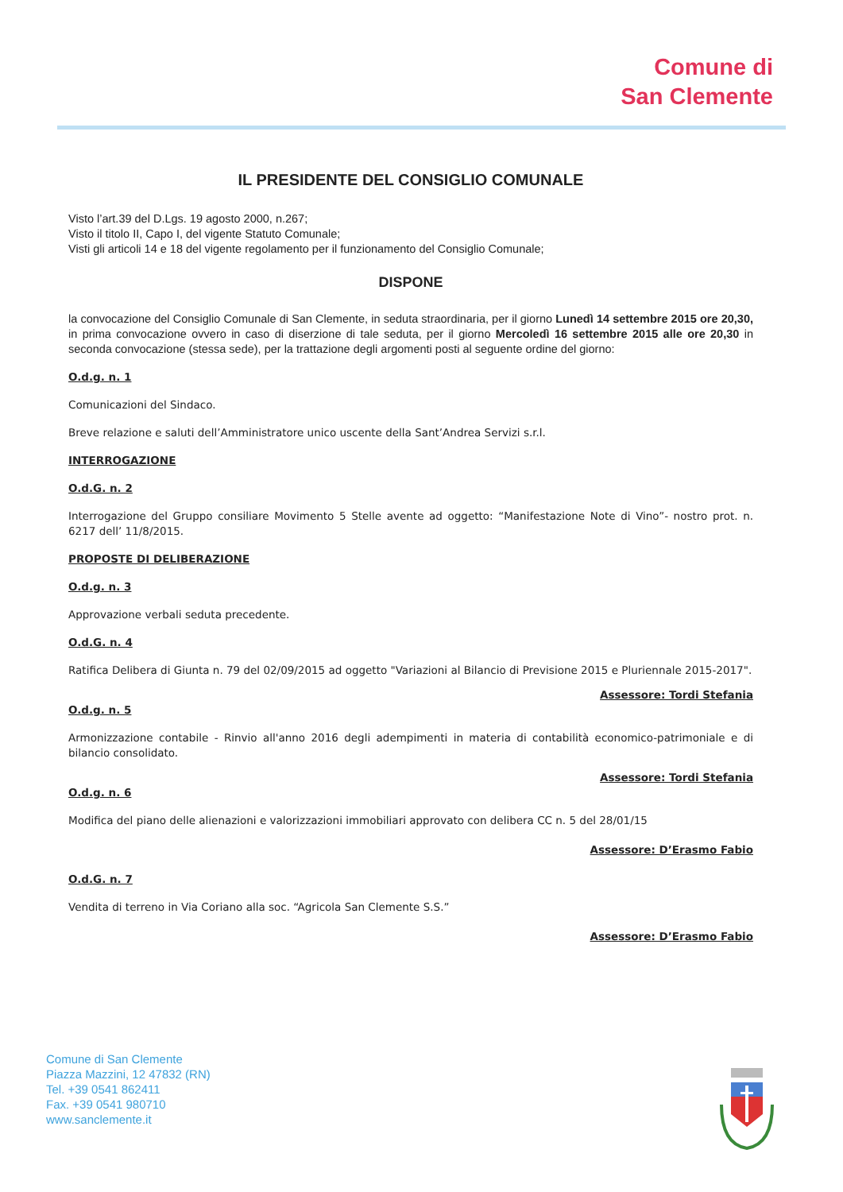Comune di
San Clemente
IL PRESIDENTE DEL CONSIGLIO COMUNALE
Visto l’art.39 del D.Lgs. 19 agosto 2000, n.267;
Visto il titolo II, Capo I, del vigente Statuto Comunale;
Visti gli articoli 14 e 18 del vigente regolamento per il funzionamento del Consiglio Comunale;
DISPONE
la convocazione del Consiglio Comunale di San Clemente, in seduta straordinaria, per il giorno Lunedì 14 settembre 2015 ore 20,30, in prima convocazione ovvero in caso di diserzione di tale seduta, per il giorno Mercoledì 16 settembre 2015 alle ore 20,30 in seconda convocazione (stessa sede), per la trattazione degli argomenti posti al seguente ordine del giorno:
O.d.g. n. 1
Comunicazioni del Sindaco.
Breve relazione e saluti dell’Amministratore unico uscente della Sant’Andrea Servizi s.r.l.
INTERROGAZIONE
O.d.G. n. 2
Interrogazione del Gruppo consiliare Movimento 5 Stelle avente ad oggetto: “Manifestazione Note di Vino”- nostro prot. n. 6217 dell’ 11/8/2015.
PROPOSTE DI DELIBERAZIONE
O.d.g. n. 3
Approvazione verbali seduta precedente.
O.d.G. n. 4
Ratifica Delibera di Giunta n. 79 del 02/09/2015 ad oggetto "Variazioni al Bilancio di Previsione 2015 e Pluriennale 2015-2017".
Assessore: Tordi Stefania
O.d.g. n. 5
Armonizzazione contabile - Rinvio all'anno 2016 degli adempimenti in materia di contabilità economico-patrimoniale e di bilancio consolidato.
Assessore: Tordi Stefania
O.d.g. n. 6
Modifica del piano delle alienazioni e valorizzazioni immobiliari approvato con delibera CC n. 5 del 28/01/15
Assessore: D’Erasmo Fabio
O.d.G. n. 7
Vendita di terreno in Via Coriano alla soc. “Agricola San Clemente S.S.”
Assessore: D’Erasmo Fabio
Comune di San Clemente
Piazza Mazzini, 12 47832 (RN)
Tel. +39 0541 862411
Fax. +39 0541 980710
www.sanclemente.it